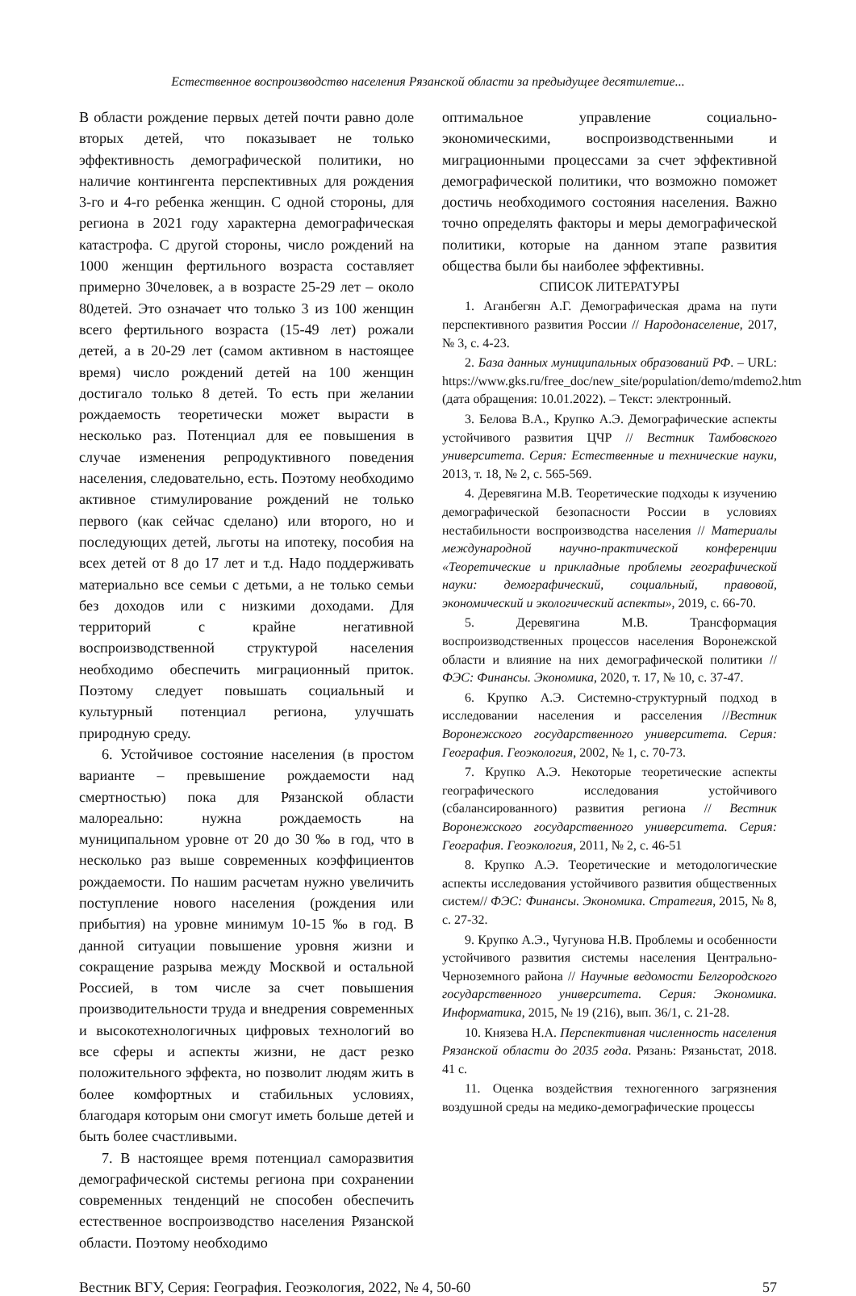Естественное воспроизводство населения Рязанской области за предыдущее десятилетие...
В области рождение первых детей почти равно доле вторых детей, что показывает не только эффективность демографической политики, но наличие контингента перспективных для рождения 3-го и 4-го ребенка женщин. С одной стороны, для региона в 2021 году характерна демографическая катастрофа. С другой стороны, число рождений на 1000 женщин фертильного возраста составляет примерно 30человек, а в возрасте 25-29 лет – около 80детей. Это означает что только 3 из 100 женщин всего фертильного возраста (15-49 лет) рожали детей, а в 20-29 лет (самом активном в настоящее время) число рождений детей на 100 женщин достигало только 8 детей. То есть при желании рождаемость теоретически может вырасти в несколько раз. Потенциал для ее повышения в случае изменения репродуктивного поведения населения, следовательно, есть. Поэтому необходимо активное стимулирование рождений не только первого (как сейчас сделано) или второго, но и последующих детей, льготы на ипотеку, пособия на всех детей от 8 до 17 лет и т.д. Надо поддерживать материально все семьи с детьми, а не только семьи без доходов или с низкими доходами. Для территорий с крайне негативной воспроизводственной структурой населения необходимо обеспечить миграционный приток. Поэтому следует повышать социальный и культурный потенциал региона, улучшать природную среду.
6. Устойчивое состояние населения (в простом варианте – превышение рождаемости над смертностью) пока для Рязанской области малореально: нужна рождаемость на муниципальном уровне от 20 до 30 ‰ в год, что в несколько раз выше современных коэффициентов рождаемости. По нашим расчетам нужно увеличить поступление нового населения (рождения или прибытия) на уровне минимум 10-15 ‰ в год. В данной ситуации повышение уровня жизни и сокращение разрыва между Москвой и остальной Россией, в том числе за счет повышения производительности труда и внедрения современных и высокотехнологичных цифровых технологий во все сферы и аспекты жизни, не даст резко положительного эффекта, но позволит людям жить в более комфортных и стабильных условиях, благодаря которым они смогут иметь больше детей и быть более счастливыми.
7. В настоящее время потенциал саморазвития демографической системы региона при сохранении современных тенденций не способен обеспечить естественное воспроизводство населения Рязанской области. Поэтому необходимо
оптимальное управление социально-экономическими, воспроизводственными и миграционными процессами за счет эффективной демографической политики, что возможно поможет достичь необходимого состояния населения. Важно точно определять факторы и меры демографической политики, которые на данном этапе развития общества были бы наиболее эффективны.
СПИСОК ЛИТЕРАТУРЫ
1. Аганбегян А.Г. Демографическая драма на пути перспективного развития России // Народонаселение, 2017, № 3, с. 4-23.
2. База данных муниципальных образований РФ. – URL: https://www.gks.ru/free_doc/new_site/population/demo/mdemo2.htm (дата обращения: 10.01.2022). – Текст: электронный.
3. Белова В.А., Крупко А.Э. Демографические аспекты устойчивого развития ЦЧР // Вестник Тамбовского университета. Серия: Естественные и технические науки, 2013, т. 18, № 2, с. 565-569.
4. Деревягина М.В. Теоретические подходы к изучению демографической безопасности России в условиях нестабильности воспроизводства населения // Материалы международной научно-практической конференции «Теоретические и прикладные проблемы географической науки: демографический, социальный, правовой, экономический и экологический аспекты», 2019, с. 66-70.
5. Деревягина М.В. Трансформация воспроизводственных процессов населения Воронежской области и влияние на них демографической политики // ФЭС: Финансы. Экономика, 2020, т. 17, № 10, с. 37-47.
6. Крупко А.Э. Системно-структурный подход в исследовании населения и расселения //Вестник Воронежского государственного университета. Серия: География. Геоэкология, 2002, № 1, с. 70-73.
7. Крупко А.Э. Некоторые теоретические аспекты географического исследования устойчивого (сбалансированного) развития региона // Вестник Воронежского государственного университета. Серия: География. Геоэкология, 2011, № 2, с. 46-51
8. Крупко А.Э. Теоретические и методологические аспекты исследования устойчивого развития общественных систем// ФЭС: Финансы. Экономика. Стратегия, 2015, № 8, с. 27-32.
9. Крупко А.Э., Чугунова Н.В. Проблемы и особенности устойчивого развития системы населения Центрально-Черноземного района // Научные ведомости Белгородского государственного университета. Серия: Экономика. Информатика, 2015, № 19 (216), вып. 36/1, с. 21-28.
10. Князева Н.А. Перспективная численность населения Рязанской области до 2035 года. Рязань: Рязаньстат, 2018. 41 с.
11. Оценка воздействия техногенного загрязнения воздушной среды на медико-демографические процессы
Вестник ВГУ, Серия: География. Геоэкология, 2022, № 4, 50-60 57